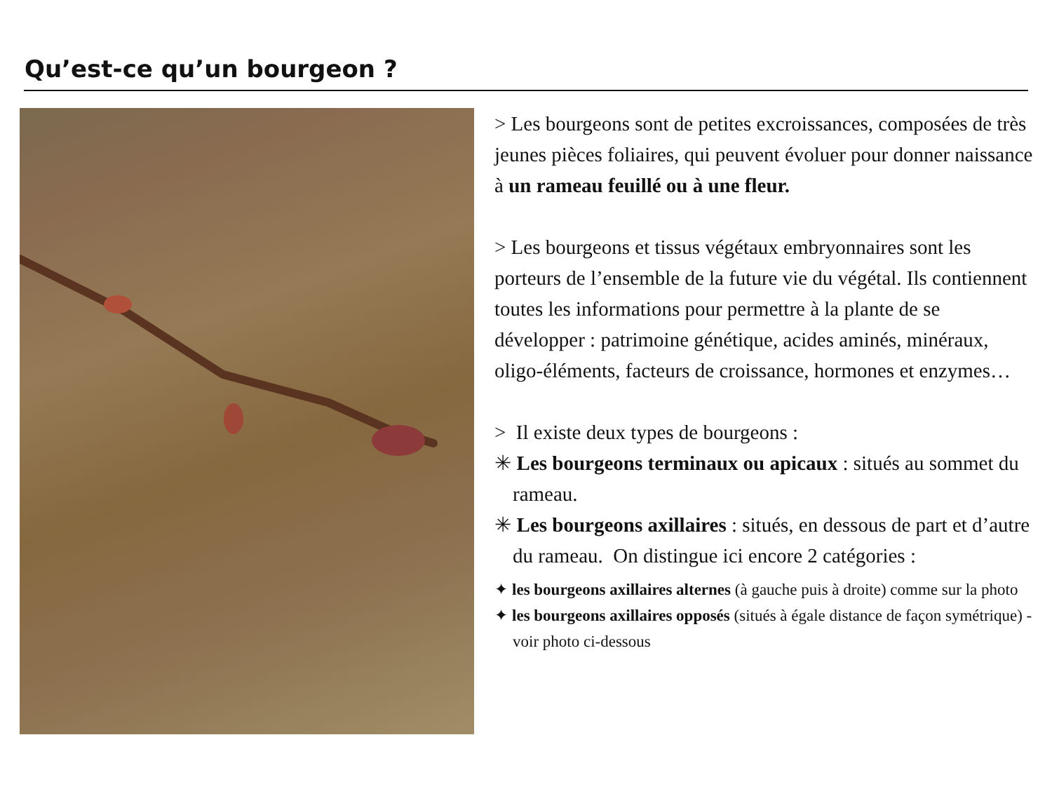Qu’est-ce qu’un bourgeon ?
> Les bourgeons sont de petites excroissances, composées de très jeunes pièces foliaires, qui peuvent évoluer pour donner naissance à un rameau feuillé ou à une fleur.
> Les bourgeons et tissus végétaux embryonnaires sont les porteurs de l’ensemble de la future vie du végétal. Ils contiennent toutes les informations pour permettre à la plante de se développer : patrimoine génétique, acides aminés, minéraux, oligo-éléments, facteurs de croissance, hormones et enzymes…
> Il existe deux types de bourgeons :
✳ Les bourgeons terminaux ou apicaux : situés au sommet du rameau.
✳ Les bourgeons axillaires : situés, en dessous de part et d’autre du rameau. On distingue ici encore 2 catégories :
✦ les bourgeons axillaires alternes (à gauche puis à droite) comme sur la photo
✦ les bourgeons axillaires opposés (situés à égale distance de façon symétrique) - voir photo ci-dessous